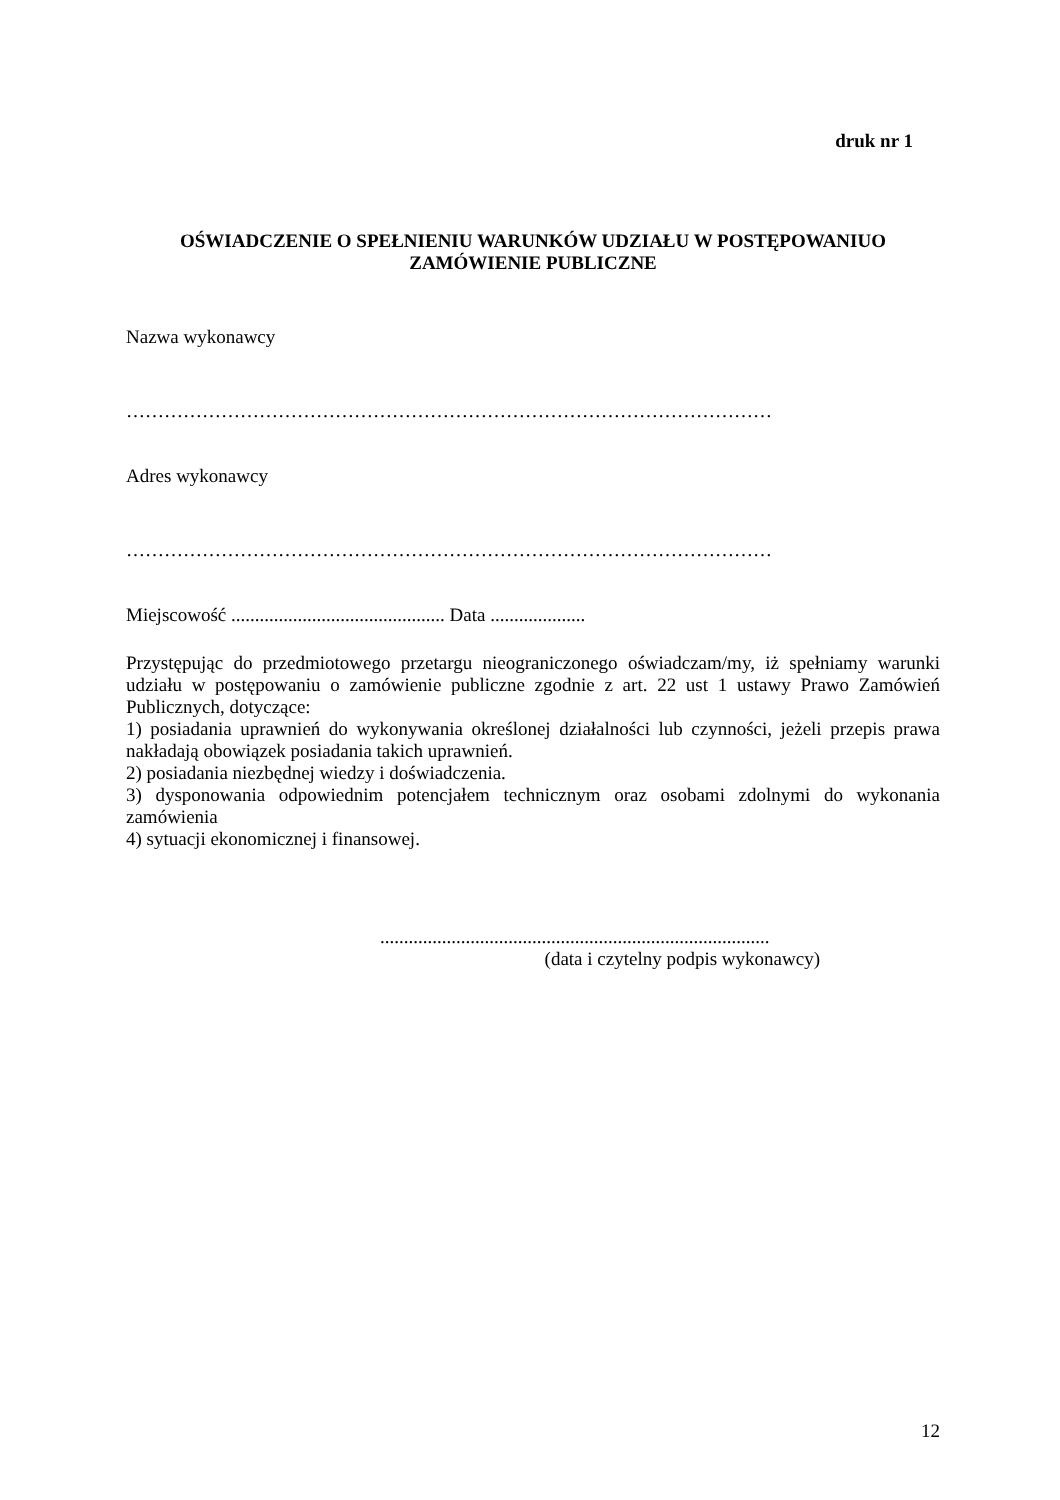druk nr 1
OŚWIADCZENIE O SPEŁNIENIU WARUNKÓW UDZIAŁU W POSTĘPOWANIUO ZAMÓWIENIE PUBLICZNE
Nazwa wykonawcy
…………………………………………………………………………………………
Adres wykonawcy
…………………………………………………………………………………………
Miejscowość ............................................. Data ....................
Przystępując do przedmiotowego przetargu nieograniczonego oświadczam/my, iż spełniamy warunki udziału w postępowaniu o zamówienie publiczne zgodnie z art. 22 ust 1 ustawy Prawo Zamówień Publicznych, dotyczące:
1) posiadania uprawnień do wykonywania określonej działalności lub czynności, jeżeli przepis prawa nakładają obowiązek posiadania takich uprawnień.
2) posiadania niezbędnej wiedzy i doświadczenia.
3) dysponowania odpowiednim potencjałem technicznym oraz osobami zdolnymi do wykonania zamówienia
4) sytuacji ekonomicznej i finansowej.
..................................................................................
(data i czytelny podpis wykonawcy)
12